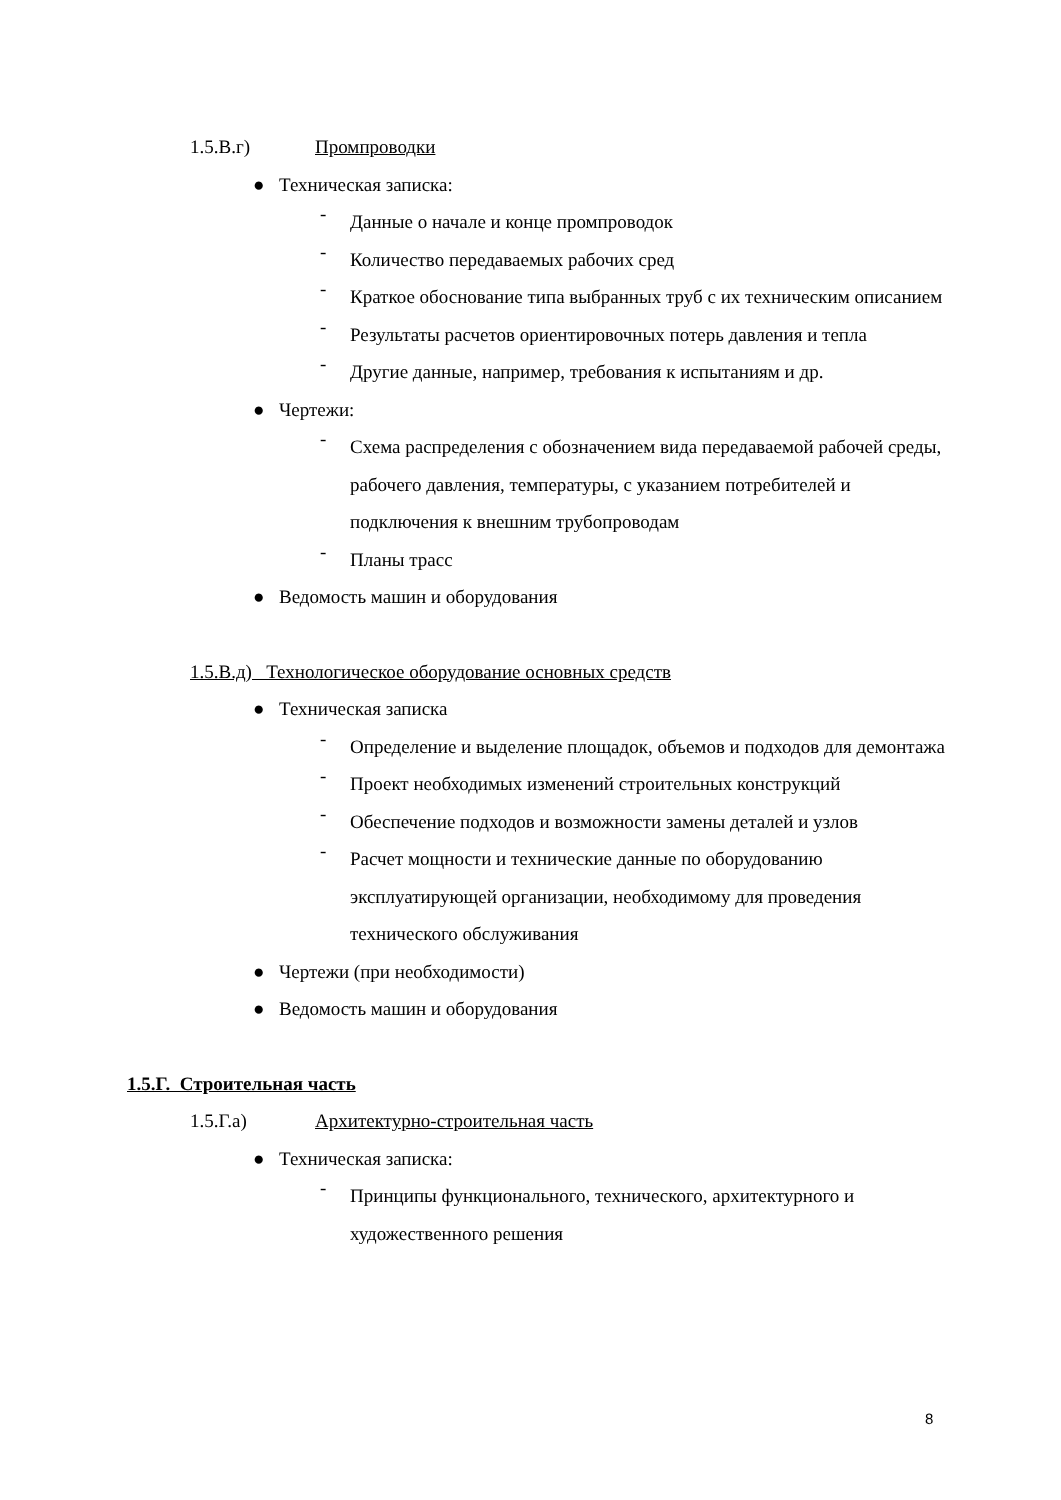1.5.В.г) Промпроводки
● Техническая записка:
-
Данные о начале и конце промпроводок
-
Количество передаваемых рабочих сред
-
Краткое обоснование типа выбранных труб с их техническим описанием
-
Результаты расчетов ориентировочных потерь давления и тепла
-
Другие данные, например, требования к испытаниям и др.
● Чертежи:
-
Схема распределения с обозначением вида передаваемой рабочей среды, рабочего давления, температуры, с указанием потребителей и подключения к внешним трубопроводам
-
Планы трасс
● Ведомость машин и оборудования
1.5.В.д) Технологическое оборудование основных средств
● Техническая записка
-
Определение и выделение площадок, объемов и подходов для демонтажа
-
Проект необходимых изменений строительных конструкций
-
Обеспечение подходов и возможности замены деталей и узлов
-
Расчет мощности и технические данные по оборудованию эксплуатирующей организации, необходимому для проведения технического обслуживания
● Чертежи (при необходимости)
● Ведомость машин и оборудования
1.5.Г. Строительная часть
1.5.Г.а) Архитектурно-строительная часть
● Техническая записка:
-
Принципы функционального, технического, архитектурного и художественного решения
8